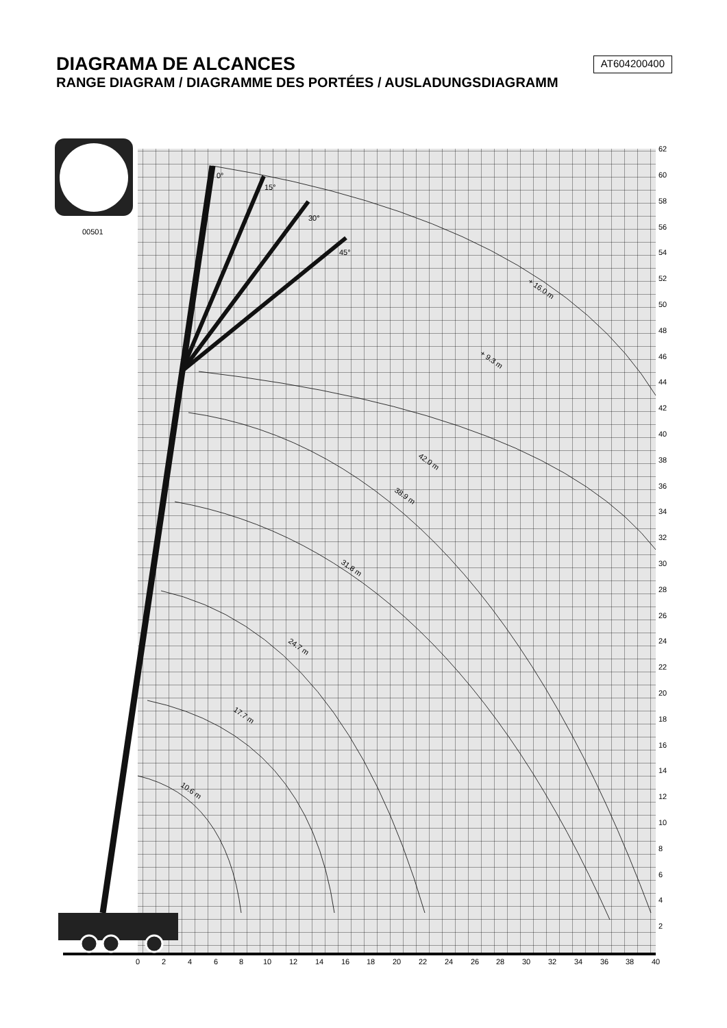DIAGRAMA DE ALCANCES
RANGE DIAGRAM / DIAGRAMME DES PORTÉES / AUSLADUNGSDIAGRAMM
AT604200400
00501
0°
15°
30°
45°
+ 16.0 m
+ 9.3 m
42.0 m
38.9 m
31.8 m
24.7 m
17.7 m
10.6 m
0
2
4
6
8
10
12
14
16
18
20
22
24
26
28
30
32
34
36
38
40
62
60
58
56
54
52
50
48
46
44
42
40
38
36
34
32
30
28
26
24
22
20
18
16
14
12
10
8
6
4
2